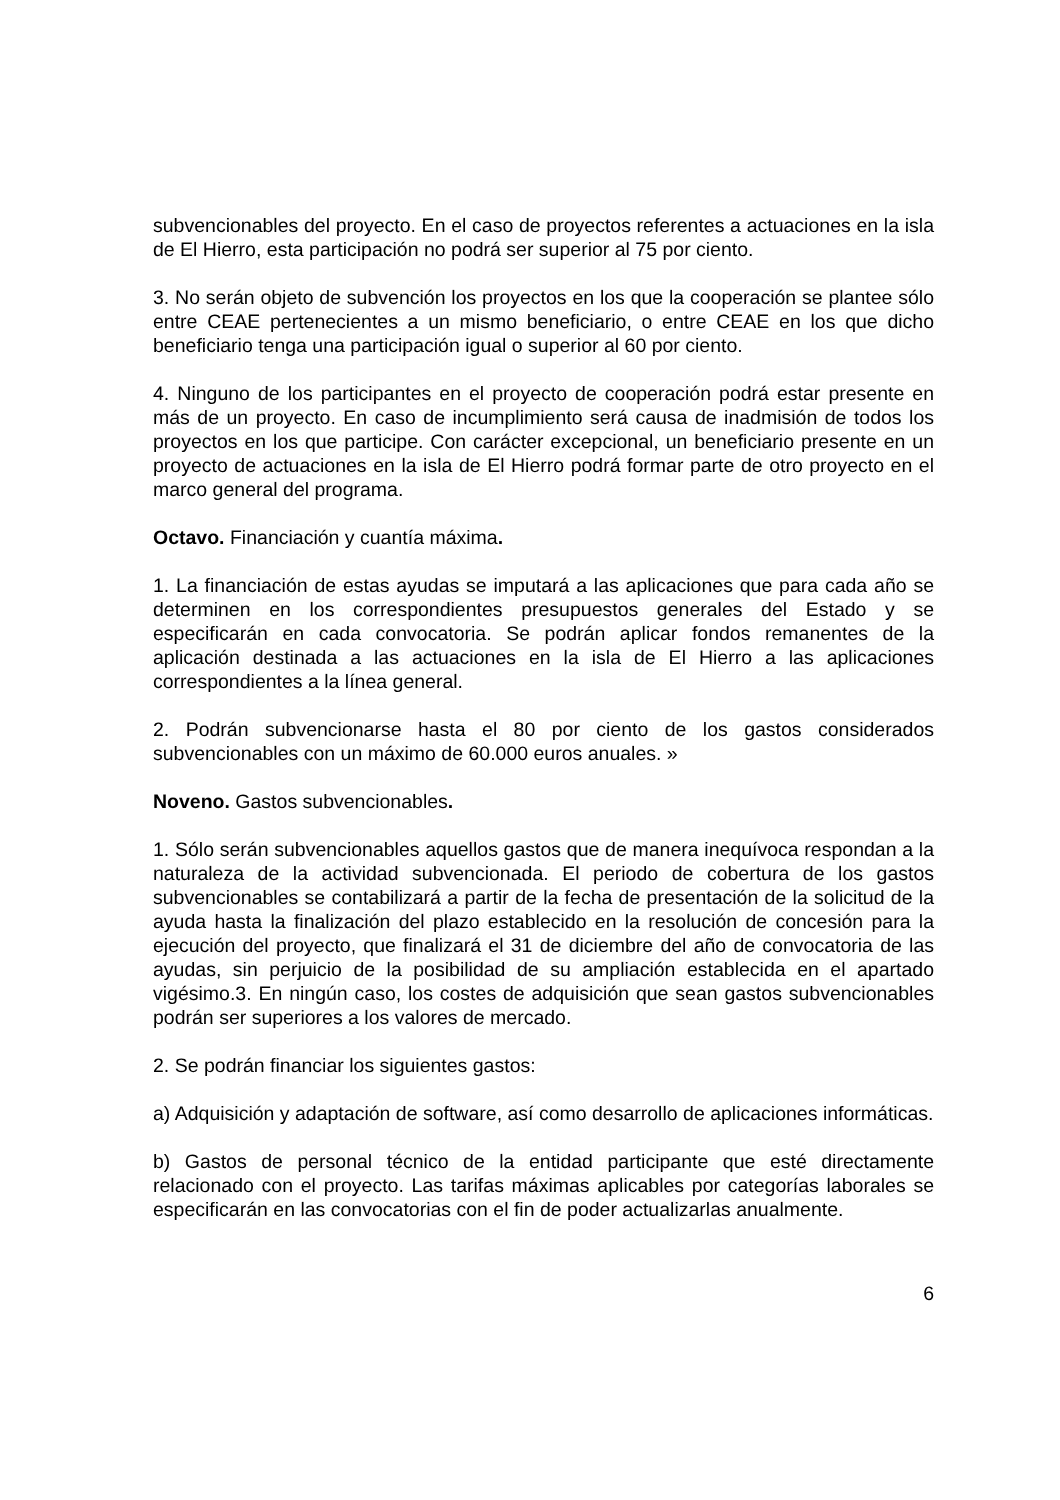subvencionables del proyecto. En el caso de proyectos referentes a actuaciones en la isla de El Hierro, esta participación no podrá ser superior al 75 por ciento.
3. No serán objeto de subvención los proyectos en los que la cooperación se plantee sólo entre CEAE pertenecientes a un mismo beneficiario, o entre CEAE en los que dicho beneficiario tenga una participación igual o superior al 60 por ciento.
4. Ninguno de los participantes en el proyecto de cooperación podrá estar presente en más de un proyecto. En caso de incumplimiento será causa de inadmisión de todos los proyectos en los que participe. Con carácter excepcional, un beneficiario presente en un proyecto de actuaciones en la isla de El Hierro podrá formar parte de otro proyecto en el marco general del programa.
Octavo. Financiación y cuantía máxima.
1. La financiación de estas ayudas se imputará a las aplicaciones que para cada año se determinen en los correspondientes presupuestos generales del Estado y se especificarán en cada convocatoria. Se podrán aplicar fondos remanentes de la aplicación destinada a las actuaciones en la isla de El Hierro a las aplicaciones correspondientes a la línea general.
2. Podrán subvencionarse hasta el 80 por ciento de los gastos considerados subvencionables con un máximo de 60.000 euros anuales. »
Noveno. Gastos subvencionables.
1. Sólo serán subvencionables aquellos gastos que de manera inequívoca respondan a la naturaleza de la actividad subvencionada. El periodo de cobertura de los gastos subvencionables se contabilizará a partir de la fecha de presentación de la solicitud de la ayuda hasta la finalización del plazo establecido en la resolución de concesión para la ejecución del proyecto, que finalizará el 31 de diciembre del año de convocatoria de las ayudas, sin perjuicio de la posibilidad de su ampliación establecida en el apartado vigésimo.3. En ningún caso, los costes de adquisición que sean gastos subvencionables podrán ser superiores a los valores de mercado.
2. Se podrán financiar los siguientes gastos:
a) Adquisición y adaptación de software, así como desarrollo de aplicaciones informáticas.
b) Gastos de personal técnico de la entidad participante que esté directamente relacionado con el proyecto. Las tarifas máximas aplicables por categorías laborales se especificarán en las convocatorias con el fin de poder actualizarlas anualmente.
6